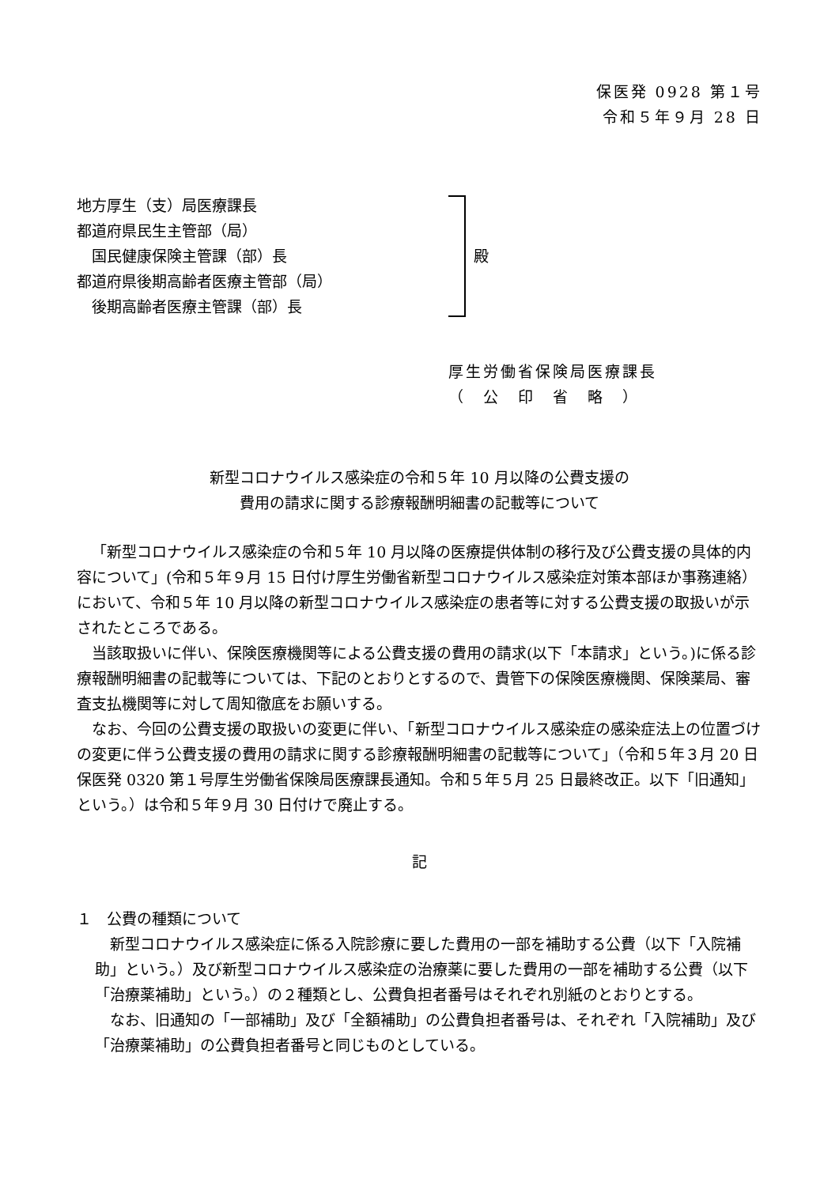保医発 0928 第１号
令和５年９月 28 日
地方厚生（支）局医療課長
都道府県民生主管部（局）
　国民健康保険主管課（部）長
都道府県後期高齢者医療主管部（局）
　後期高齢者医療主管課（部）長
殿
厚生労働省保険局医療課長
（　公　印　省　略　）
新型コロナウイルス感染症の令和５年 10 月以降の公費支援の
費用の請求に関する診療報酬明細書の記載等について
「新型コロナウイルス感染症の令和５年 10 月以降の医療提供体制の移行及び公費支援の具体的内容について」(令和５年９月 15 日付け厚生労働省新型コロナウイルス感染症対策本部ほか事務連絡）において、令和５年 10 月以降の新型コロナウイルス感染症の患者等に対する公費支援の取扱いが示されたところである。
当該取扱いに伴い、保険医療機関等による公費支援の費用の請求(以下「本請求」という。)に係る診療報酬明細書の記載等については、下記のとおりとするので、貴管下の保険医療機関、保険薬局、審査支払機関等に対して周知徹底をお願いする。
なお、今回の公費支援の取扱いの変更に伴い、「新型コロナウイルス感染症の感染症法上の位置づけの変更に伴う公費支援の費用の請求に関する診療報酬明細書の記載等について」（令和５年３月 20 日保医発 0320 第１号厚生労働省保険局医療課長通知。令和５年５月 25 日最終改正。以下「旧通知」という。）は令和５年９月 30 日付けで廃止する。
記
１　公費の種類について
新型コロナウイルス感染症に係る入院診療に要した費用の一部を補助する公費（以下「入院補助」という。）及び新型コロナウイルス感染症の治療薬に要した費用の一部を補助する公費（以下「治療薬補助」という。）の２種類とし、公費負担者番号はそれぞれ別紙のとおりとする。
なお、旧通知の「一部補助」及び「全額補助」の公費負担者番号は、それぞれ「入院補助」及び「治療薬補助」の公費負担者番号と同じものとしている。